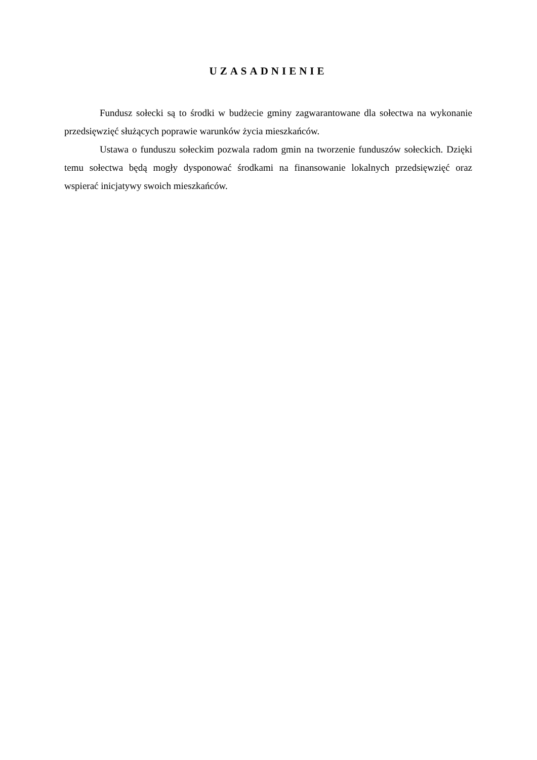UZASADNIENIE
Fundusz sołecki są to środki w budżecie gminy zagwarantowane dla sołectwa na wykonanie przedsięwzięć służących poprawie warunków życia mieszkańców.
Ustawa o funduszu sołeckim pozwala radom gmin na tworzenie funduszów sołeckich. Dzięki temu sołectwa będą mogły dysponować środkami na finansowanie lokalnych przedsięwzięć oraz wspierać inicjatywy swoich mieszkańców.